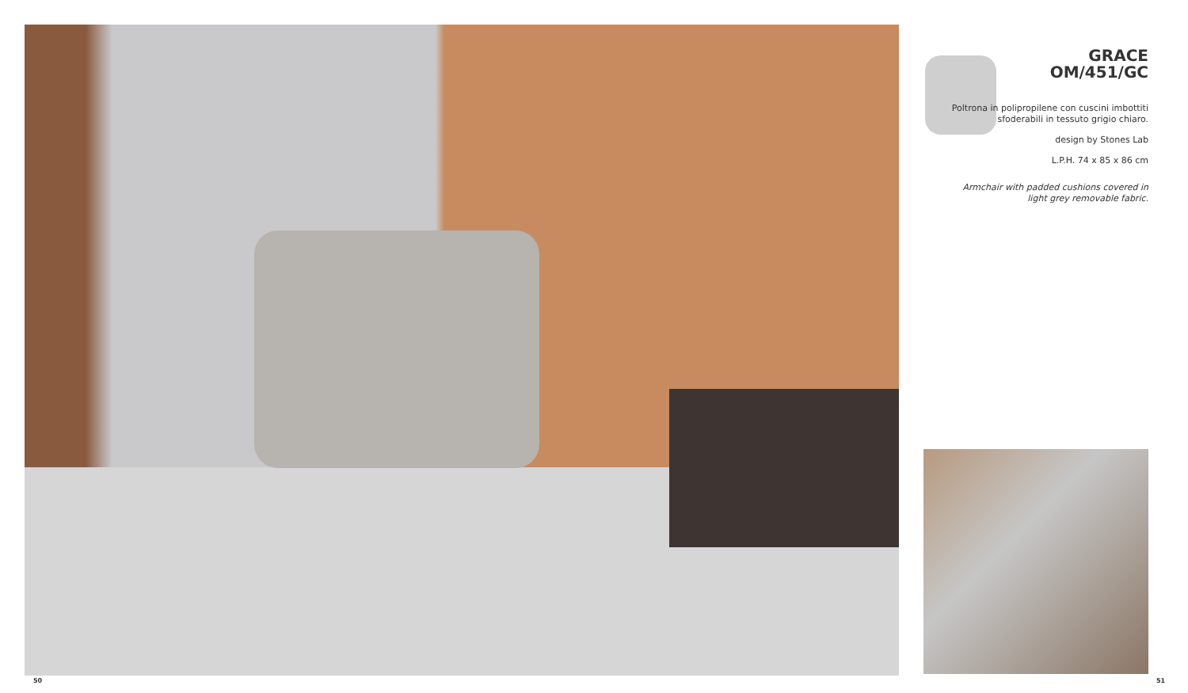GRACE
OM/451/GC
Poltrona in polipropilene con cuscini imbottiti sfoderabili in tessuto grigio chiaro.
design by Stones Lab
L.P.H. 74 x 85 x 86 cm
Armchair with padded cushions covered in light grey removable fabric.
50 51